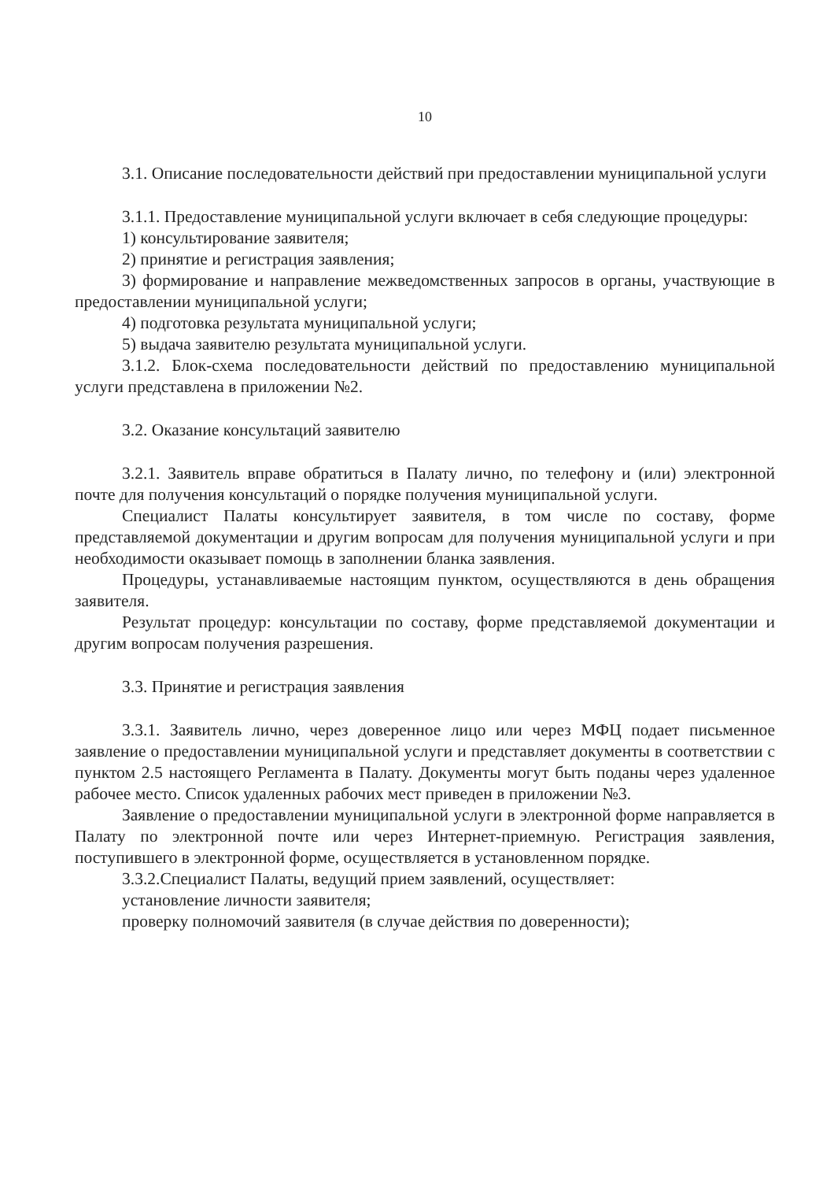10
3.1. Описание последовательности действий при предоставлении муниципальной услуги
3.1.1. Предоставление муниципальной услуги включает в себя следующие процедуры:
1) консультирование заявителя;
2) принятие и регистрация заявления;
3) формирование и направление межведомственных запросов в органы, участвующие в предоставлении муниципальной услуги;
4) подготовка результата муниципальной услуги;
5) выдача заявителю результата муниципальной услуги.
3.1.2. Блок-схема последовательности действий по предоставлению муниципальной услуги представлена в приложении №2.
3.2. Оказание консультаций заявителю
3.2.1. Заявитель вправе обратиться в Палату лично, по телефону и (или) электронной почте для получения консультаций о порядке получения муниципальной услуги.
Специалист Палаты консультирует заявителя, в том числе по составу, форме представляемой документации и другим вопросам для получения муниципальной услуги и при необходимости оказывает помощь в заполнении бланка заявления.
Процедуры, устанавливаемые настоящим пунктом, осуществляются в день обращения заявителя.
Результат процедур: консультации по составу, форме представляемой документации и другим вопросам получения разрешения.
3.3. Принятие и регистрация заявления
3.3.1. Заявитель лично, через доверенное лицо или через МФЦ подает письменное заявление о предоставлении муниципальной услуги и представляет документы в соответствии с пунктом 2.5 настоящего Регламента в Палату. Документы могут быть поданы через удаленное рабочее место. Список удаленных рабочих мест приведен в приложении №3.
Заявление о предоставлении муниципальной услуги в электронной форме направляется в Палату по электронной почте или через Интернет-приемную. Регистрация заявления, поступившего в электронной форме, осуществляется в установленном порядке.
3.3.2.Специалист Палаты, ведущий прием заявлений, осуществляет:
установление личности заявителя;
проверку полномочий заявителя (в случае действия по доверенности);